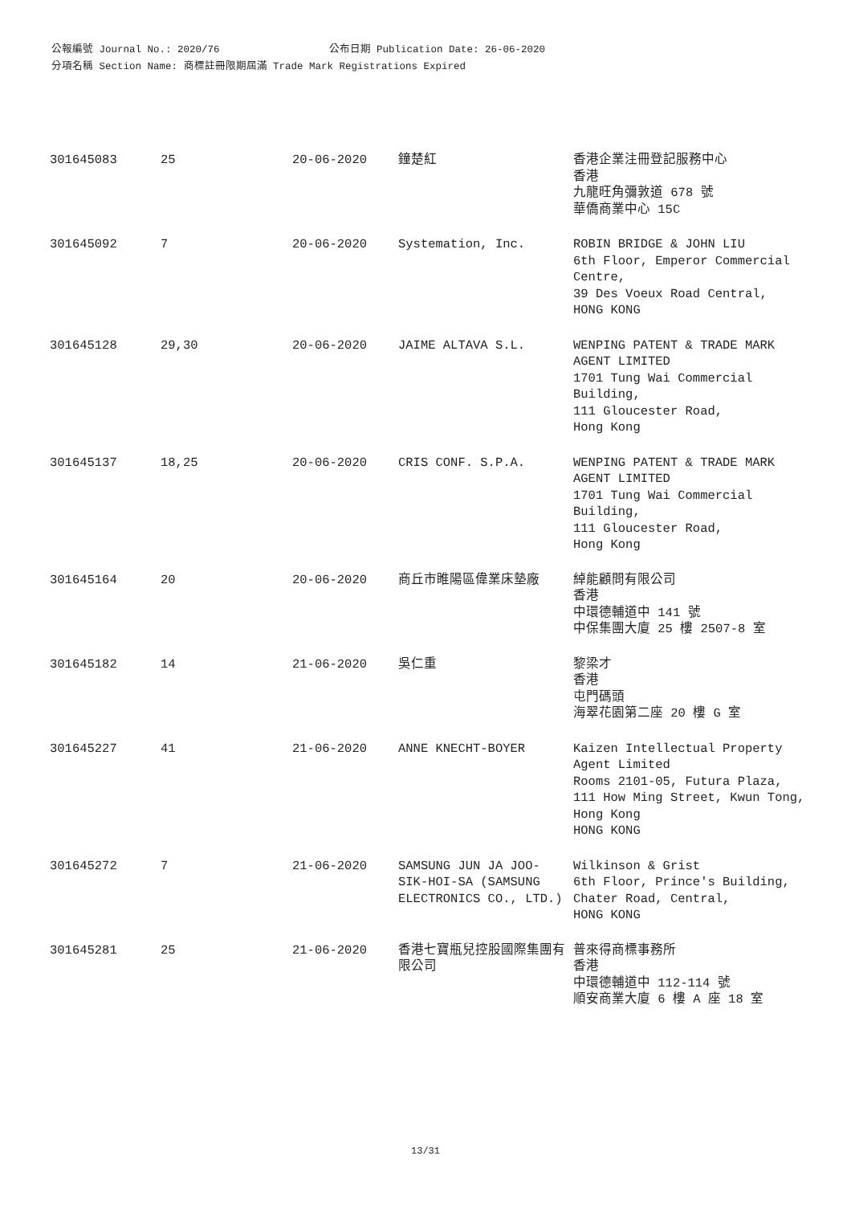公報編號 Journal No.: 2020/76 公布日期 Publication Date: 26-06-2020
分項名稱 Section Name: 商標註冊限期屆滿 Trade Mark Registrations Expired
| 301645083 | 25 | 20-06-2020 | 鐘楚紅 | 香港企業注冊登記服務中心 香港 九龍旺角彌敦道 678 號 華僑商業中心 15C |
| 301645092 | 7 | 20-06-2020 | Systemation, Inc. | ROBIN BRIDGE & JOHN LIU 6th Floor, Emperor Commercial Centre, 39 Des Voeux Road Central, HONG KONG |
| 301645128 | 29,30 | 20-06-2020 | JAIME ALTAVA S.L. | WENPING PATENT & TRADE MARK AGENT LIMITED 1701 Tung Wai Commercial Building, 111 Gloucester Road, Hong Kong |
| 301645137 | 18,25 | 20-06-2020 | CRIS CONF. S.P.A. | WENPING PATENT & TRADE MARK AGENT LIMITED 1701 Tung Wai Commercial Building, 111 Gloucester Road, Hong Kong |
| 301645164 | 20 | 20-06-2020 | 商丘市睢陽區偉業床墊廠 | 綽能顧問有限公司 香港 中環德輔道中 141 號 中保集團大廈 25 樓 2507-8 室 |
| 301645182 | 14 | 21-06-2020 | 吳仁重 | 黎梁才 香港 屯門碼頭 海翠花園第二座 20 樓 G 室 |
| 301645227 | 41 | 21-06-2020 | ANNE KNECHT-BOYER | Kaizen Intellectual Property Agent Limited Rooms 2101-05, Futura Plaza, 111 How Ming Street, Kwun Tong, Hong Kong HONG KONG |
| 301645272 | 7 | 21-06-2020 | SAMSUNG JUN JA JOO-SIK-HOI-SA (SAMSUNG ELECTRONICS CO., LTD.) | Wilkinson & Grist 6th Floor, Prince's Building, Chater Road, Central, HONG KONG |
| 301645281 | 25 | 21-06-2020 | 香港七寶瓶兒控股國際集團有限公司 | 普來得商標事務所 香港 中環德輔道中 112-114 號 順安商業大廈 6 樓 A 座 18 室 |
13/31